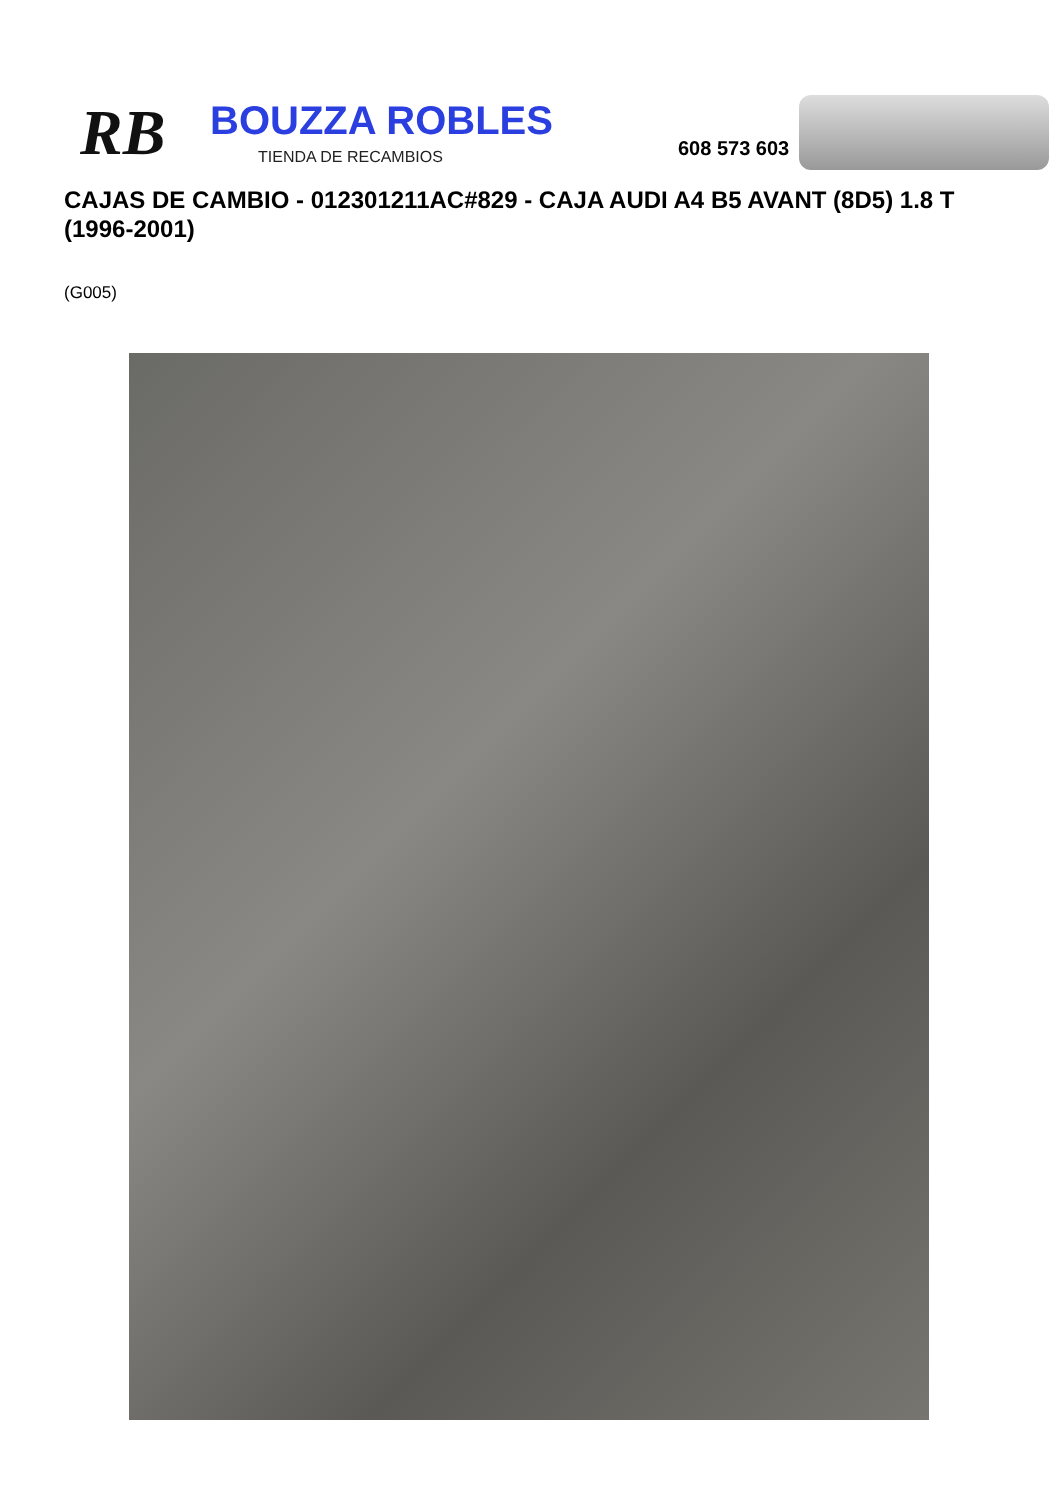RB
BOUZZA ROBLES
TIENDA DE RECAMBIOS
608 573 603
CAJAS DE CAMBIO - 012301211AC#829 - CAJA AUDI A4 B5 AVANT (8D5) 1.8 T (1996-2001)
(G005)